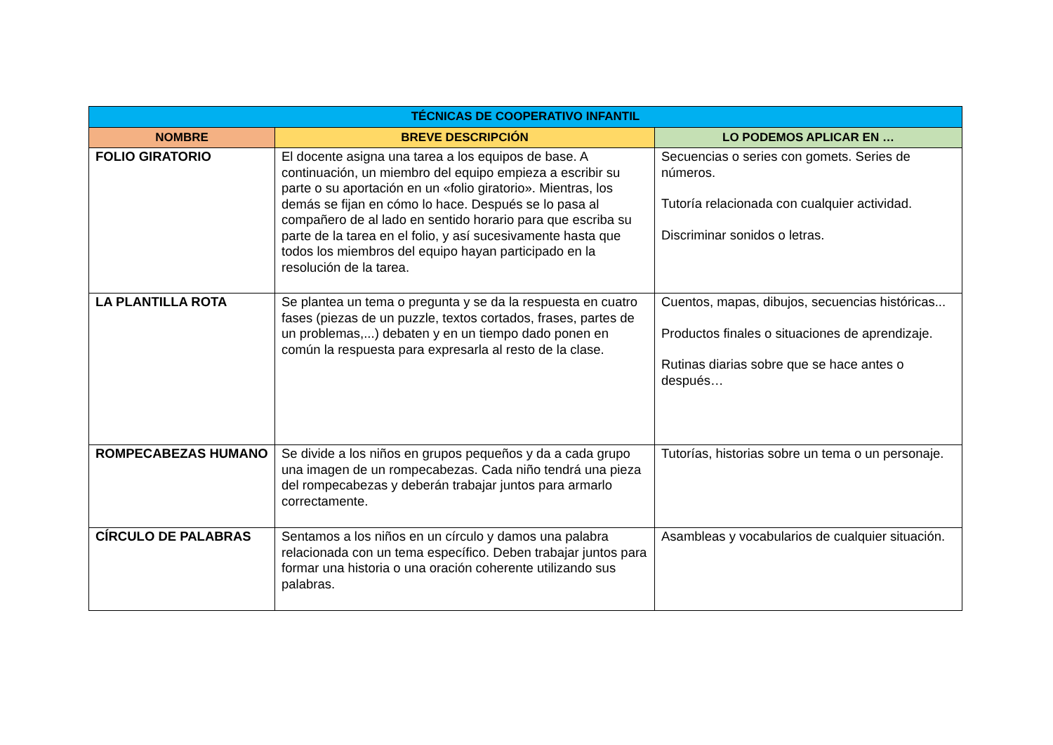| TÉCNICAS DE COOPERATIVO INFANTIL | | |
| --- | --- | --- |
| NOMBRE | BREVE DESCRIPCIÓN | LO PODEMOS APLICAR EN … |
| FOLIO GIRATORIO | El docente asigna una tarea a los equipos de base. A continuación, un miembro del equipo empieza a escribir su parte o su aportación en un «folio giratorio». Mientras, los demás se fijan en cómo lo hace. Después se lo pasa al compañero de al lado en sentido horario para que escriba su parte de la tarea en el folio, y así sucesivamente hasta que todos los miembros del equipo hayan participado en la resolución de la tarea. | Secuencias o series con gomets. Series de números. Tutoría relacionada con cualquier actividad. Discriminar sonidos o letras. |
| LA PLANTILLA ROTA | Se plantea un tema o pregunta y se da la respuesta en cuatro fases (piezas de un puzzle, textos cortados, frases, partes de un problemas,...) debaten y en un tiempo dado ponen en común la respuesta para expresarla al resto de la clase. | Cuentos, mapas, dibujos, secuencias históricas... Productos finales o situaciones de aprendizaje. Rutinas diarias sobre que se hace antes o después… |
| ROMPECABEZAS HUMANO | Se divide a los niños en grupos pequeños y da a cada grupo una imagen de un rompecabezas. Cada niño tendrá una pieza del rompecabezas y deberán trabajar juntos para armarlo correctamente. | Tutorías, historias sobre un tema o un personaje. |
| CÍRCULO DE PALABRAS | Sentamos a los niños en un círculo y damos una palabra relacionada con un tema específico. Deben trabajar juntos para formar una historia o una oración coherente utilizando sus palabras. | Asambleas y vocabularios de cualquier situación. |